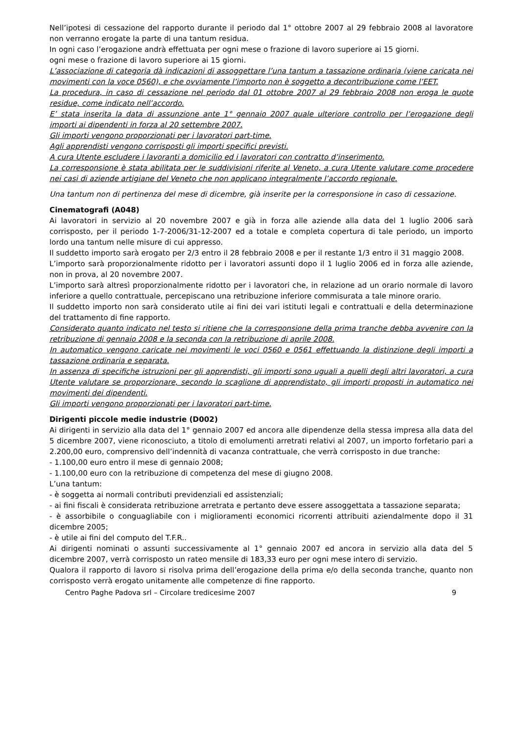Nell’ipotesi di cessazione del rapporto durante il periodo dal 1° ottobre 2007 al 29 febbraio 2008 al lavoratore non verranno erogate la parte di una tantum residua.
In ogni caso l’erogazione andrà effettuata per ogni mese o frazione di lavoro superiore ai 15 giorni.
ogni mese o frazione di lavoro superiore ai 15 giorni.
L’associazione di categoria dà indicazioni di assoggettare l’una tantum a tassazione ordinaria (viene caricata nei movimenti con la voce 0560), e che ovviamente l’importo non è soggetto a decontribuzione come l’EET.
La procedura, in caso di cessazione nel periodo dal 01 ottobre 2007 al 29 febbraio 2008 non eroga le quote residue, come indicato nell’accordo.
E’ stata inserita la data di assunzione ante 1° gennaio 2007 quale ulteriore controllo per l’erogazione degli importi ai dipendenti in forza al 20 settembre 2007.
Gli importi vengono proporzionati per i lavoratori part-time.
Agli apprendisti vengono corrisposti gli importi specifici previsti.
A cura Utente escludere i lavoranti a domicilio ed i lavoratori con contratto d’inserimento.
La corresponsione è stata abilitata per le suddivisioni riferite al Veneto, a cura Utente valutare come procedere nei casi di aziende artigiane del Veneto che non applicano integralmente l’accordo regionale.
Una tantum non di pertinenza del mese di dicembre, già inserite per la corresponsione in caso di cessazione.
Cinematografi (A048)
Ai lavoratori in servizio al 20 novembre 2007 e già in forza alle aziende alla data del 1 luglio 2006 sarà corrisposto, per il periodo 1-7-2006/31-12-2007 ed a totale e completa copertura di tale periodo, un importo lordo una tantum nelle misure di cui appresso.
Il suddetto importo sarà erogato per 2/3 entro il 28 febbraio 2008 e per il restante 1/3 entro il 31 maggio 2008.
L’importo sarà proporzionalmente ridotto per i lavoratori assunti dopo il 1 luglio 2006 ed in forza alle aziende, non in prova, al 20 novembre 2007.
L’importo sarà altresì proporzionalmente ridotto per i lavoratori che, in relazione ad un orario normale di lavoro inferiore a quello contrattuale, percepiscano una retribuzione inferiore commisurata a tale minore orario.
Il suddetto importo non sarà considerato utile ai fini dei vari istituti legali e contrattuali e della determinazione del trattamento di fine rapporto.
Considerato quanto indicato nel testo si ritiene che la corresponsione della prima tranche debba avvenire con la retribuzione di gennaio 2008 e la seconda con la retribuzione di aprile 2008.
In automatico vengono caricate nei movimenti le voci 0560 e 0561 effettuando la distinzione degli importi a tassazione ordinaria e separata.
In assenza di specifiche istruzioni per gli apprendisti, gli importi sono uguali a quelli degli altri lavoratori, a cura Utente valutare se proporzionare, secondo lo scaglione di apprendistato, gli importi proposti in automatico nei movimenti dei dipendenti.
Gli importi vengono proporzionati per i lavoratori part-time.
Dirigenti piccole medie industrie (D002)
Ai dirigenti in servizio alla data del 1° gennaio 2007 ed ancora alle dipendenze della stessa impresa alla data del 5 dicembre 2007, viene riconosciuto, a titolo di emolumenti arretrati relativi al 2007, un importo forfetario pari a 2.200,00 euro, comprensivo dell’indennità di vacanza contrattuale, che verrà corrisposto in due tranche:
- 1.100,00 euro entro il mese di gennaio 2008;
- 1.100,00 euro con la retribuzione di competenza del mese di giugno 2008.
L’una tantum:
- è soggetta ai normali contributi previdenziali ed assistenziali;
- ai fini fiscali è considerata retribuzione arretrata e pertanto deve essere assoggettata a tassazione separata;
- è assorbibile o conguagliabile con i miglioramenti economici ricorrenti attribuiti aziendalmente dopo il 31 dicembre 2005;
- è utile ai fini del computo del T.F.R..
Ai dirigenti nominati o assunti successivamente al 1° gennaio 2007 ed ancora in servizio alla data del 5 dicembre 2007, verrà corrisposto un rateo mensile di 183,33 euro per ogni mese intero di servizio.
Qualora il rapporto di lavoro si risolva prima dell’erogazione della prima e/o della seconda tranche, quanto non corrisposto verrà erogato unitamente alle competenze di fine rapporto.
Centro Paghe Padova srl – Circolare tredicesime 2007 9